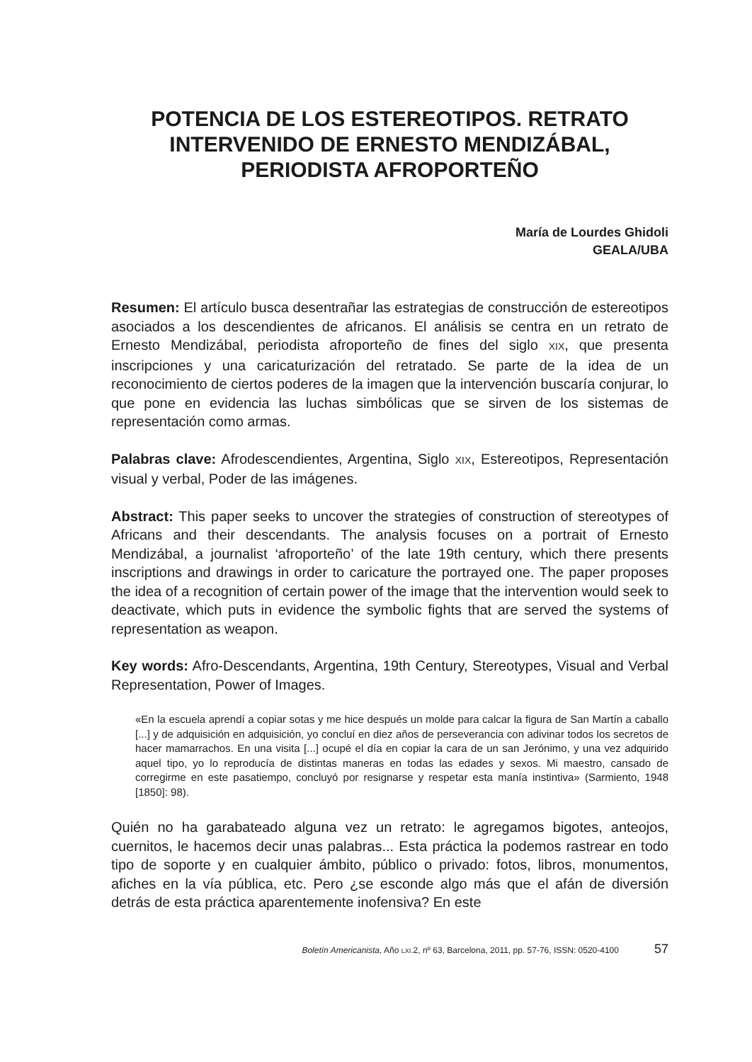POTENCIA DE LOS ESTEREOTIPOS. RETRATO INTERVENIDO DE ERNESTO MENDIZÁBAL, PERIODISTA AFROPORTEÑO
María de Lourdes Ghidoli
GEALA/UBA
Resumen: El artículo busca desentrañar las estrategias de construcción de estereotipos asociados a los descendientes de africanos. El análisis se centra en un retrato de Ernesto Mendizábal, periodista afroporteño de fines del siglo XIX, que presenta inscripciones y una caricaturización del retratado. Se parte de la idea de un reconocimiento de ciertos poderes de la imagen que la intervención buscaría conjurar, lo que pone en evidencia las luchas simbólicas que se sirven de los sistemas de representación como armas.
Palabras clave: Afrodescendientes, Argentina, Siglo XIX, Estereotipos, Representación visual y verbal, Poder de las imágenes.
Abstract: This paper seeks to uncover the strategies of construction of stereotypes of Africans and their descendants. The analysis focuses on a portrait of Ernesto Mendizábal, a journalist ‘afroporteño’ of the late 19th century, which there presents inscriptions and drawings in order to caricature the portrayed one. The paper proposes the idea of a recognition of certain power of the image that the intervention would seek to deactivate, which puts in evidence the symbolic fights that are served the systems of representation as weapon.
Key words: Afro-Descendants, Argentina, 19th Century, Stereotypes, Visual and Verbal Representation, Power of Images.
«En la escuela aprendí a copiar sotas y me hice después un molde para calcar la figura de San Martín a caballo [...] y de adquisición en adquisición, yo concluí en diez años de perseverancia con adivinar todos los secretos de hacer mamarrachos. En una visita [...] ocupé el día en copiar la cara de un san Jerónimo, y una vez adquirido aquel tipo, yo lo reproducía de distintas maneras en todas las edades y sexos. Mi maestro, cansado de corregirme en este pasatiempo, concluyó por resignarse y respetar esta manía instintiva» (Sarmiento, 1948 [1850]: 98).
Quién no ha garabateado alguna vez un retrato: le agregamos bigotes, anteojos, cuernitos, le hacemos decir unas palabras... Esta práctica la podemos rastrear en todo tipo de soporte y en cualquier ámbito, público o privado: fotos, libros, monumentos, afiches en la vía pública, etc. Pero ¿se esconde algo más que el afán de diversión detrás de esta práctica aparentemente inofensiva? En este
Boletín Americanista, Año LXI.2, nº 63, Barcelona, 2011, pp. 57-76, ISSN: 0520-4100 57